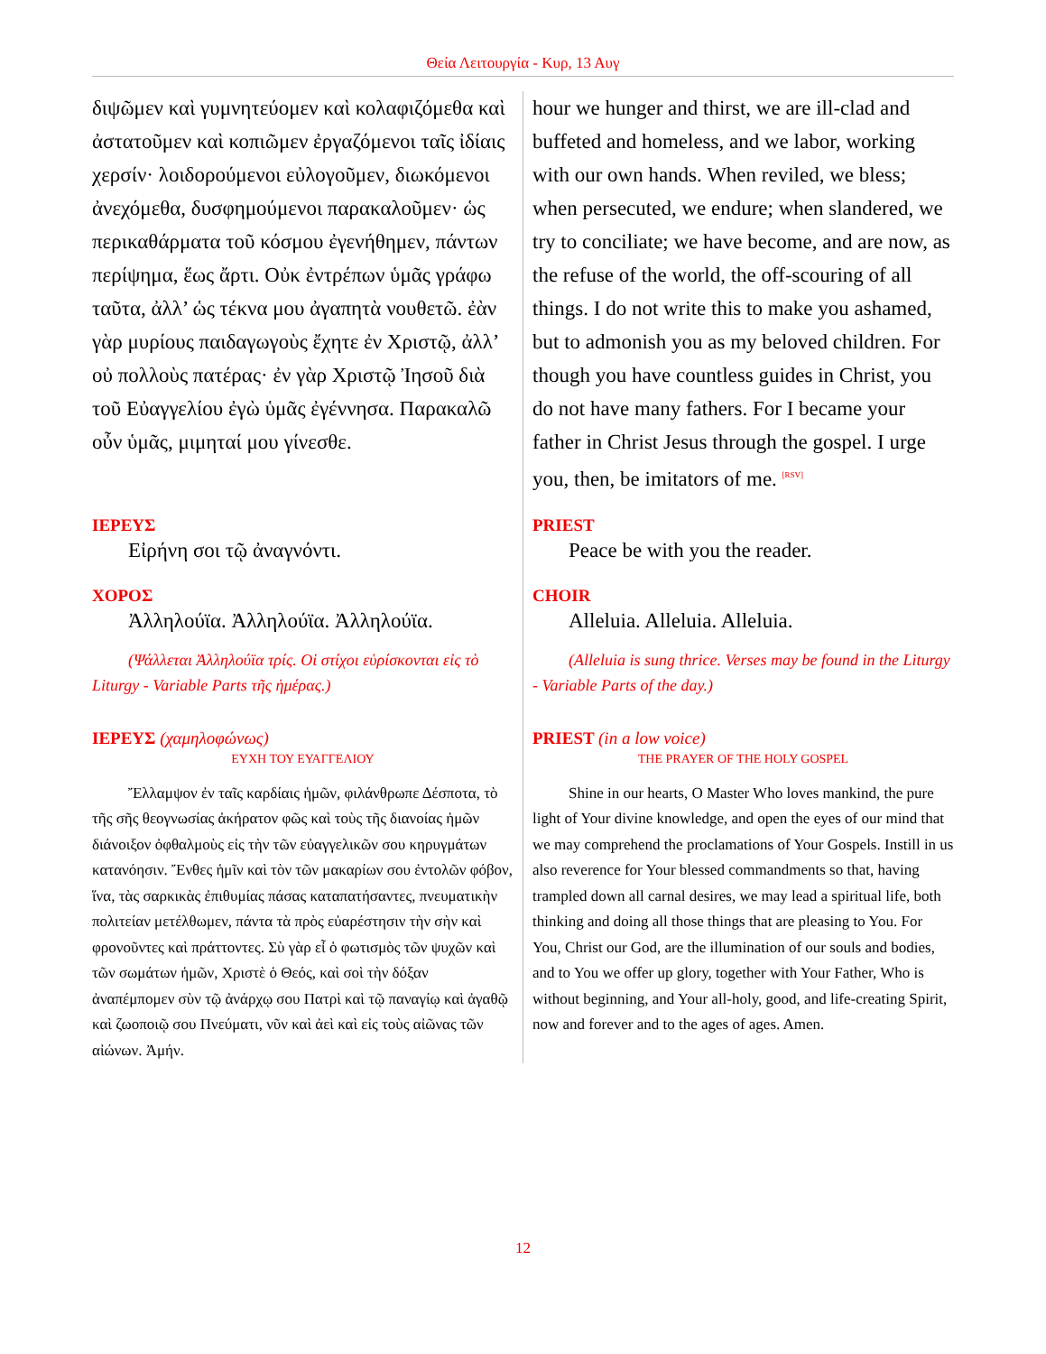Θεία Λειτουργία - Κυρ, 13 Αυγ
| διψῶμεν καὶ γυμνητεύομεν καὶ κολαφιζόμεθα καὶ ἀστατοῦμεν καὶ κοπιῶμεν ἐργαζόμενοι ταῖς ἰδίαις χερσίν· λοιδορούμενοι εὐλογοῦμεν, διωκόμενοι ἀνεχόμεθα, δυσφημούμενοι παρακαλοῦμεν· ὡς περικαθάρματα τοῦ κόσμου ἐγενήθημεν, πάντων περίψημα, ἕως ἄρτι. Οὐκ ἐντρέπων ὑμᾶς γράφω ταῦτα, ἀλλ’ ὡς τέκνα μου ἀγαπητὰ νουθετῶ. ἐὰν γὰρ μυρίους παιδαγωγοὺς ἔχητε ἐν Χριστῷ, ἀλλ’ οὐ πολλοὺς πατέρας· ἐν γὰρ Χριστῷ Ἰησοῦ διὰ τοῦ Εὐαγγελίου ἐγὼ ὑμᾶς ἐγέννησα. Παρακαλῶ οὖν ὑμᾶς, μιμηταί μου γίνεσθε. | hour we hunger and thirst, we are ill-clad and buffeted and homeless, and we labor, working with our own hands. When reviled, we bless; when persecuted, we endure; when slandered, we try to conciliate; we have become, and are now, as the refuse of the world, the off-scouring of all things. I do not write this to make you ashamed, but to admonish you as my beloved children. For though you have countless guides in Christ, you do not have many fathers. For I became your father in Christ Jesus through the gospel. I urge you, then, be imitators of me. <sup>[RSV]</sup> |
| ΙΕΡΕΥΣ Εἰρήνη σοι τῷ ἀναγνόντι. | PRIEST Peace be with you the reader. |
| ΧΟΡΟΣ Ἀλληλούϊα. Ἀλληλούϊα. Ἀλληλούϊα. | CHOIR Alleluia. Alleluia. Alleluia. |
| (Ψάλλεται Ἀλληλούϊα τρίς. Οἱ στίχοι εὑρίσκονται εἰς τὸ Liturgy - Variable Parts τῆς ἡμέρας.) | (Alleluia is sung thrice. Verses may be found in the Liturgy - Variable Parts of the day.) |
| ΙΕΡΕΥΣ (χαμηλοφώνως) ΕΥΧΗ ΤΟΥ ΕΥΑΓΓΕΛΙΟΥ Ἔλλαμψον ἐν ταῖς καρδίαις ἡμῶν, φιλάνθρωπε Δέσποτα, τὸ τῆς σῆς θεογνωσίας ἀκήρατον φῶς καὶ τοὺς τῆς διανοίας ἡμῶν διάνοιξον ὀφθαλμοὺς εἰς τὴν τῶν εὐαγγελικῶν σου κηρυγμάτων κατανόησιν. Ἔνθες ἡμῖν καὶ τὸν τῶν μακαρίων σου ἐντολῶν φόβον, ἵνα, τὰς σαρκικὰς ἐπιθυμίας πάσας καταπατήσαντες, πνευματικὴν πολιτείαν μετέλθωμεν, πάντα τὰ πρὸς εὐαρέστησιν τὴν σὴν καὶ φρονοῦντες καὶ πράττοντες. Σὺ γὰρ εἶ ὁ φωτισμὸς τῶν ψυχῶν καὶ τῶν σωμάτων ἡμῶν, Χριστὲ ὁ Θεός, καὶ σοὶ τὴν δόξαν ἀναπέμπομεν σὺν τῷ ἀνάρχῳ σου Πατρὶ καὶ τῷ παναγίῳ καὶ ἀγαθῷ καὶ ζωοποιῷ σου Πνεύματι, νῦν καὶ ἀεὶ καὶ εἰς τοὺς αἰῶνας τῶν αἰώνων. Ἀμήν. | PRIEST (in a low voice) THE PRAYER OF THE HOLY GOSPEL Shine in our hearts, O Master Who loves mankind, the pure light of Your divine knowledge, and open the eyes of our mind that we may comprehend the proclamations of Your Gospels. Instill in us also reverence for Your blessed commandments so that, having trampled down all carnal desires, we may lead a spiritual life, both thinking and doing all those things that are pleasing to You. For You, Christ our God, are the illumination of our souls and bodies, and to You we offer up glory, together with Your Father, Who is without beginning, and Your all-holy, good, and life-creating Spirit, now and forever and to the ages of ages. Amen. |
12